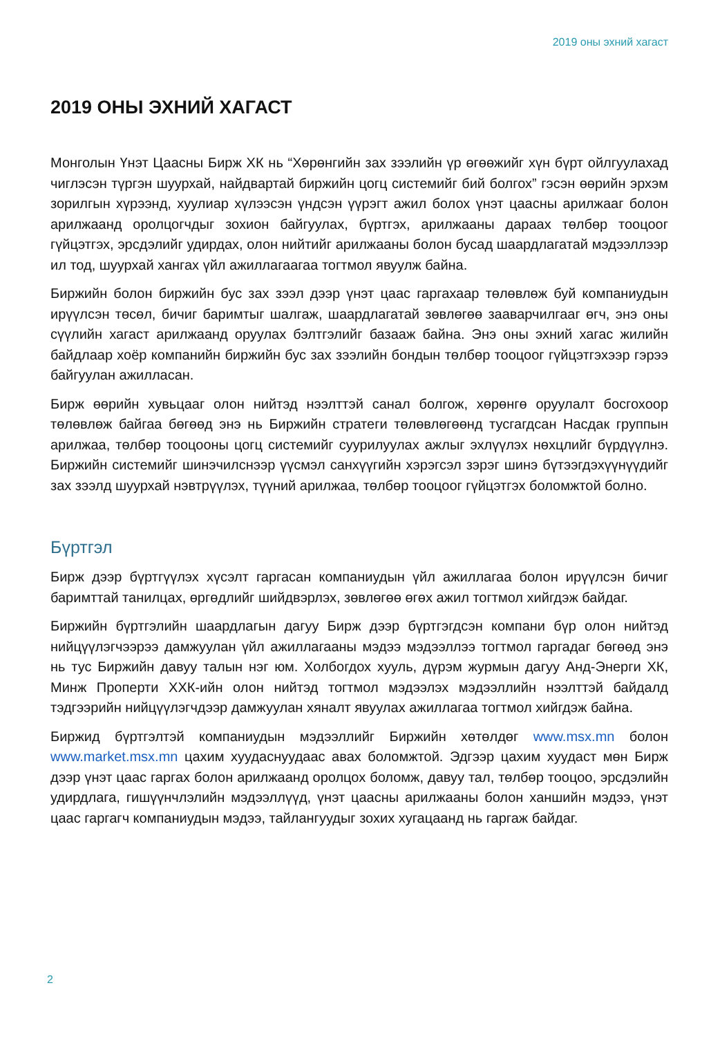2019 оны эхний хагаст
2019 ОНЫ ЭХНИЙ ХАГАСТ
Монголын Үнэт Цаасны Бирж ХК нь “Хөрөнгийн зах зээлийн үр өгөөжийг хүн бүрт ойлгуулахад чиглэсэн түргэн шуурхай, найдвартай биржийн цогц системийг бий болгох” гэсэн өөрийн эрхэм зорилгын хүрээнд, хуулиар хүлээсэн үндсэн үүрэгт ажил болох үнэт цаасны арилжааг болон арилжаанд оролцогчдыг зохион байгуулах, бүртгэх, арилжааны дараах төлбөр тооцоог гүйцэтгэх, эрсдэлийг удирдах, олон нийтийг арилжааны болон бусад шаардлагатай мэдээллээр ил тод, шуурхай хангах үйл ажиллагаагаа тогтмол явуулж байна.
Биржийн болон биржийн бус зах зээл дээр үнэт цаас гаргахаар төлөвлөж буй компаниудын ирүүлсэн төсөл, бичиг баримтыг шалгаж, шаардлагатай зөвлөгөө зааварчилгааг өгч, энэ оны сүүлийн хагаст арилжаанд оруулах бэлтгэлийг базааж байна. Энэ оны эхний хагас жилийн байдлаар хоёр компанийн биржийн бус зах зээлийн бондын төлбөр тооцоог гүйцэтгэхээр гэрээ байгуулан ажилласан.
Бирж өөрийн хувьцааг олон нийтэд нээлттэй санал болгож, хөрөнгө оруулалт босгохоор төлөвлөж байгаа бөгөөд энэ нь Биржийн стратеги төлөвлөгөөнд тусгагдсан Насдак группын арилжаа, төлбөр тооцооны цогц системийг суурилуулах ажлыг эхлүүлэх нөхцлийг бүрдүүлнэ. Биржийн системийг шинэчилснээр үүсмэл санхүүгийн хэрэгсэл зэрэг шинэ бүтээгдэхүүнүүдийг зах зээлд шуурхай нэвтрүүлэх, түүний арилжаа, төлбөр тооцоог гүйцэтгэх боломжтой болно.
Бүртгэл
Бирж дээр бүртгүүлэх хүсэлт гаргасан компаниудын үйл ажиллагаа болон ирүүлсэн бичиг баримттай танилцах, өргөдлийг шийдвэрлэх, зөвлөгөө өгөх ажил тогтмол хийгдэж байдаг.
Биржийн бүртгэлийн шаардлагын дагуу Бирж дээр бүртгэгдсэн компани бүр олон нийтэд нийцүүлэгчээрээ дамжуулан үйл ажиллагааны мэдээ мэдээллээ тогтмол гаргадаг бөгөөд энэ нь тус Биржийн давуу талын нэг юм. Холбогдох хууль, дүрэм журмын дагуу Анд-Энерги ХК, Минж Проперти ХХК-ийн олон нийтэд тогтмол мэдээлэх мэдээллийн нээлттэй байдалд тэдгээрийн нийцүүлэгчдээр дамжуулан хяналт явуулах ажиллагаа тогтмол хийгдэж байна.
Биржид бүртгэлтэй компаниудын мэдээллийг Биржийн хөтөлдөг www.msx.mn болон www.market.msx.mn цахим хуудаснуудаас авах боломжтой. Эдгээр цахим хуудаст мөн Бирж дээр үнэт цаас гаргах болон арилжаанд оролцох боломж, давуу тал, төлбөр тооцоо, эрсдэлийн удирдлага, гишүүнчлэлийн мэдээллүүд, үнэт цаасны арилжааны болон ханшийн мэдээ, үнэт цаас гаргагч компаниудын мэдээ, тайлангуудыг зохих хугацаанд нь гаргаж байдаг.
2